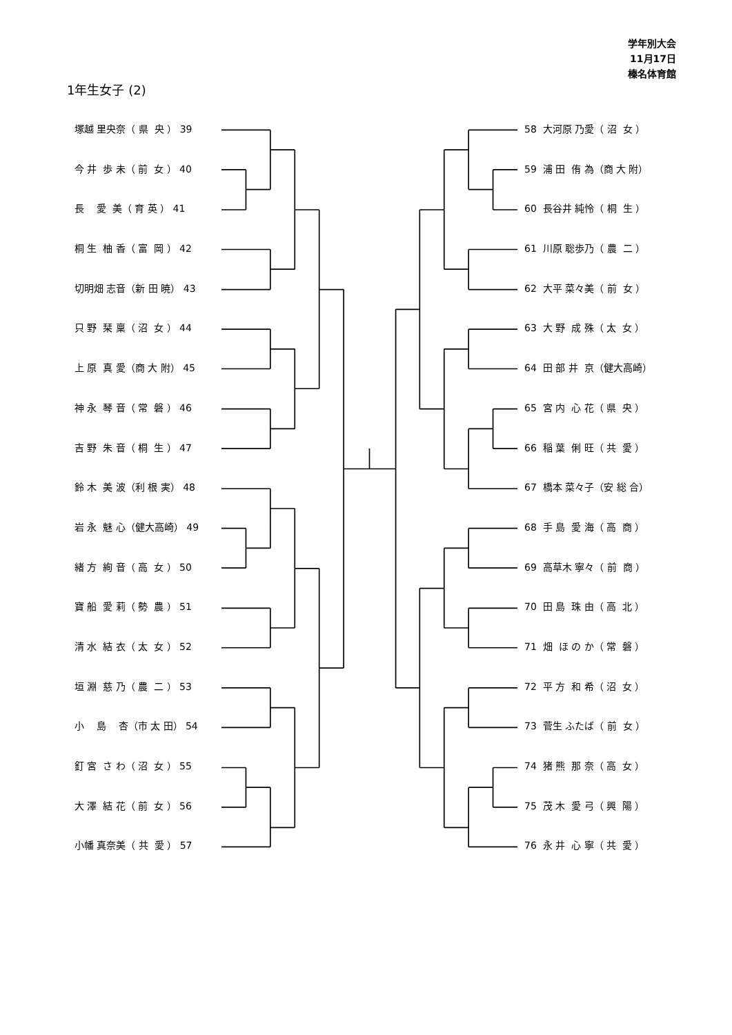学年別大会
11月17日
榛名体育館
1年生女子 (2)
塚越 里央奈（ 県 央 ） 39
今 井 歩 未（ 前 女 ） 40
長 愛 美（ 育 英 ） 41
桐 生 柚 香（ 富 岡 ） 42
切明畑 志音（新 田 暁） 43
只 野 栞 稟（ 沼 女 ） 44
上 原 真 愛（商 大 附） 45
神 永 琴 音（ 常 磐 ） 46
吉 野 朱 音（ 桐 生 ） 47
鈴 木 美 波（利 根 実） 48
岩 永 魅 心（健大高崎） 49
緒 方 絢 音（ 高 女 ） 50
寶 船 愛 莉（ 勢 農 ） 51
清 水 結 衣（ 太 女 ） 52
垣 淵 慈 乃（ 農 二 ） 53
小 島 杏（市 太 田） 54
釘 宮 さ わ（ 沼 女 ） 55
大 澤 結 花（ 前 女 ） 56
小幡 真奈美（ 共 愛 ） 57
58 大河原 乃愛（ 沼 女 ）
59 浦 田 侑 為（商 大 附）
60 長谷井 純怜（ 桐 生 ）
61 川原 聡歩乃（ 農 二 ）
62 大平 菜々美（ 前 女 ）
63 大 野 成 殊（ 太 女 ）
64 田 部 井 京（健大高崎）
65 宮 内 心 花（ 県 央 ）
66 稲 葉 俐 旺（ 共 愛 ）
67 橋本 菜々子（安 総 合）
68 手 島 愛 海（ 高 商 ）
69 高草木 寧々（ 前 商 ）
70 田 島 珠 由（ 高 北 ）
71 畑 ほ の か（ 常 磐 ）
72 平 方 和 希（ 沼 女 ）
73 菅生 ふたば（ 前 女 ）
74 猪 熊 那 奈（ 高 女 ）
75 茂 木 愛 弓（ 興 陽 ）
76 永 井 心 寧（ 共 愛 ）